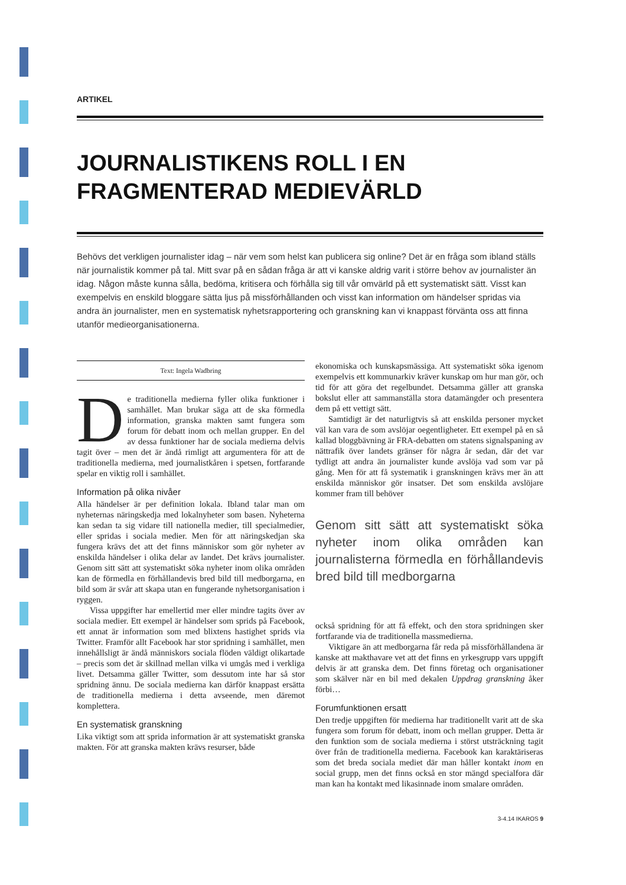ARTIKEL
JOURNALISTIKENS ROLL I EN FRAGMENTERAD MEDIEVÄRLD
Behövs det verkligen journalister idag – när vem som helst kan publicera sig online? Det är en fråga som ibland ställs när journalistik kommer på tal. Mitt svar på en sådan fråga är att vi kanske aldrig varit i större behov av journalister än idag. Någon måste kunna sålla, bedöma, kritisera och förhålla sig till vår omvärld på ett systematiskt sätt. Visst kan exempelvis en enskild bloggare sätta ljus på missförhållanden och visst kan information om händelser spridas via andra än journalister, men en systematisk nyhetsrapportering och granskning kan vi knappast förvänta oss att finna utanför medieorganisationerna.
Text: Ingela Wadbring
De traditionella medierna fyller olika funktioner i samhället. Man brukar säga att de ska förmedla information, granska makten samt fungera som forum för debatt inom och mellan grupper. En del av dessa funktioner har de sociala medierna delvis tagit över – men det är ändå rimligt att argumentera för att de traditionella medierna, med journalistkåren i spetsen, fortfarande spelar en viktig roll i samhället.
Information på olika nivåer
Alla händelser är per definition lokala. Ibland talar man om nyheternas näringskedja med lokalnyheter som basen. Nyheterna kan sedan ta sig vidare till nationella medier, till specialmedier, eller spridas i sociala medier. Men för att näringskedjan ska fungera krävs det att det finns människor som gör nyheter av enskilda händelser i olika delar av landet. Det krävs journalister. Genom sitt sätt att systematiskt söka nyheter inom olika områden kan de förmedla en förhållandevis bred bild till medborgarna, en bild som är svår att skapa utan en fungerande nyhetsorganisation i ryggen.
Vissa uppgifter har emellertid mer eller mindre tagits över av sociala medier. Ett exempel är händelser som sprids på Facebook, ett annat är information som med blixtens hastighet sprids via Twitter. Framför allt Facebook har stor spridning i samhället, men innehållsligt är ändå människors sociala flöden väldigt olikartade – precis som det är skillnad mellan vilka vi umgås med i verkliga livet. Detsamma gäller Twitter, som dessutom inte har så stor spridning ännu. De sociala medierna kan därför knappast ersätta de traditionella medierna i detta avseende, men däremot komplettera.
En systematisk granskning
Lika viktigt som att sprida information är att systematiskt granska makten. För att granska makten krävs resurser, både
ekonomiska och kunskapsmässiga. Att systematiskt söka igenom exempelvis ett kommunarkiv kräver kunskap om hur man gör, och tid för att göra det regelbundet. Detsamma gäller att granska bokslut eller att sammanställa stora datamängder och presentera dem på ett vettigt sätt.
Samtidigt är det naturligtvis så att enskilda personer mycket väl kan vara de som avslöjar oegentligheter. Ett exempel på en så kallad bloggbävning är FRA-debatten om statens signalspaning av nättrafik över landets gränser för några år sedan, där det var tydligt att andra än journalister kunde avslöja vad som var på gång. Men för att få systematik i granskningen krävs mer än att enskilda människor gör insatser. Det som enskilda avslöjare kommer fram till behöver
Genom sitt sätt att systematiskt söka nyheter inom olika områden kan journalisterna förmedla en förhållandevis bred bild till medborgarna
också spridning för att få effekt, och den stora spridningen sker fortfarande via de traditionella massmedierna.
Viktigare än att medborgarna får reda på missförhållandena är kanske att makthavare vet att det finns en yrkesgrupp vars uppgift delvis är att granska dem. Det finns företag och organisationer som skälver när en bil med dekalen Uppdrag granskning åker förbi…
Forumfunktionen ersatt
Den tredje uppgiften för medierna har traditionellt varit att de ska fungera som forum för debatt, inom och mellan grupper. Detta är den funktion som de sociala medierna i störst utsträckning tagit över från de traditionella medierna. Facebook kan karaktäriseras som det breda sociala mediet där man håller kontakt inom en social grupp, men det finns också en stor mängd specialfora där man kan ha kontakt med likasinnade inom smalare områden.
3-4.14 IKAROS 9